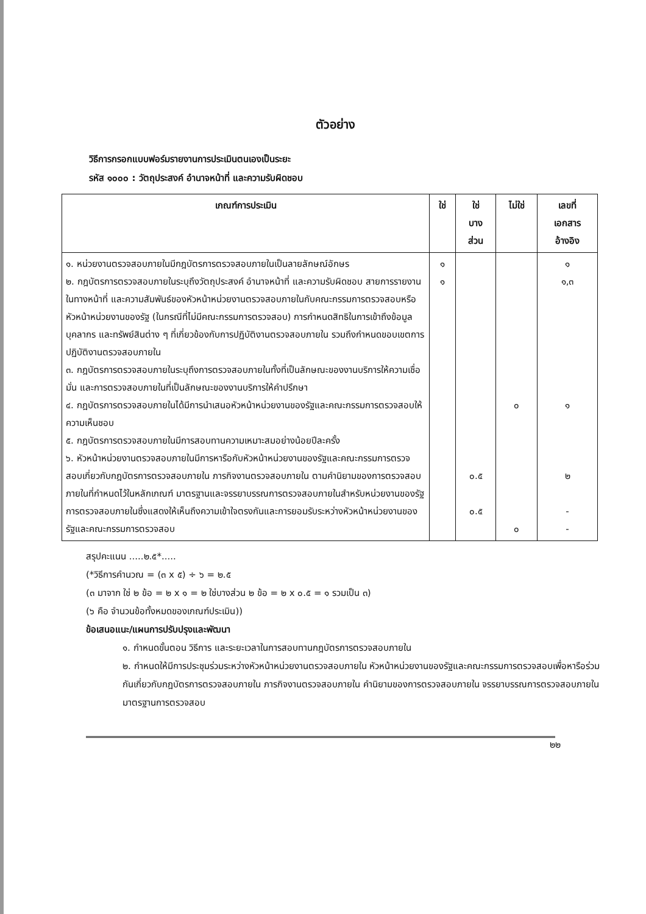ตัวอย่าง
วิธีการกรอกแบบฟอร์มรายงานการประเมินตนเองเป็นระยะ
รหัส ๑๐๐๐ : วัตถุประสงค์ อำนาจหน้าที่ และความรับผิดชอบ
| เกณฑ์การประเมิน | ใช่ | ใช่ บาง ส่วน | ไม่ใช่ | เลขที่ เอกสาร อ้างอิง |
| --- | --- | --- | --- | --- |
| ๑. หน่วยงานตรวจสอบภายในมีกฎบัตรการตรวจสอบภายในเป็นลายลักษณ์อักษร ๒. กฎบัตรการตรวจสอบภายในระบุถึงวัตถุประสงค์ อำนาจหน้าที่ และความรับผิดชอบ สายการรายงานในทางหน้าที่ และความสัมพันธ์ของหัวหน้าหน่วยงานตรวจสอบภายในกับคณะกรรมการตรวจสอบหรือหัวหน้าหน่วยงานของรัฐ (ในกรณีที่ไม่มีคณะกรรมการตรวจสอบ) การกำหนดสิทธิในการเข้าถึงข้อมูล บุคลากร และทรัพย์สินต่าง ๆ ที่เกี่ยวข้องกับการปฏิบัติงานตรวจสอบภายใน รวมถึงกำหนดขอบเขตการปฏิบัติงานตรวจสอบภายใน ๓. กฎบัตรการตรวจสอบภายในระบุถึงการตรวจสอบภายในทั้งที่เป็นลักษณะของงานบริการให้ความเชื่อมั่น และการตรวจสอบภายในที่เป็นลักษณะของงานบริการให้คำปรึกษา ๔. กฎบัตรการตรวจสอบภายในได้มีการนำเสนอหัวหน้าหน่วยงานของรัฐและคณะกรรมการตรวจสอบให้ความเห็นชอบ ๕. กฎบัตรการตรวจสอบภายในมีการสอบทานความเหมาะสมอย่างน้อยปีละครั้ง ๖. หัวหน้าหน่วยงานตรวจสอบภายในมีการหารือกับหัวหน้าหน่วยงานของรัฐและคณะกรรมการตรวจสอบเกี่ยวกับกฎบัตรการตรวจสอบภายใน ภารกิจงานตรวจสอบภายใน ตามคำนิยามของการตรวจสอบภายในที่กำหนดไว้ในหลักเกณฑ์ มาตรฐานและจรรยาบรรณการตรวจสอบภายในสำหรับหน่วยงานของรัฐการตรวจสอบภายในซึ่งแสดงให้เห็นถึงความเข้าใจตรงกันและการยอมรับระหว่างหัวหน้าหน่วยงานของรัฐและคณะกรรมการตรวจสอบ | ๑ ๑ | ๐.๕ ๐.๕ | ๐ ๐ | ๑ ๑,๓ ๑ ๒ - - |
สรุปคะแนน .....๒.๕*.....
(*วิธีการคำนวณ = (๓ x ๕) ÷ ๖ = ๒.๕
(๓ มาจาก ใช่ ๒ ข้อ = ๒ x ๑ = ๒ ใช่บางส่วน ๒ ข้อ = ๒ x ๐.๕ = ๑ รวมเป็น ๓)
(๖ คือ จำนวนข้อทั้งหมดของเกณฑ์ประเมิน))
ข้อเสนอแนะ/แผนการปรับปรุงและพัฒนา
๑. กำหนดขั้นตอน วิธีการ และระยะเวลาในการสอบทานกฎบัตรการตรวจสอบภายใน
๒. กำหนดให้มีการประชุมร่วมระหว่างหัวหน้าหน่วยงานตรวจสอบภายใน หัวหน้าหน่วยงานของรัฐและคณะกรรมการตรวจสอบเพื่อหารือร่วมกันเกี่ยวกับกฎบัตรการตรวจสอบภายใน ภารกิจงานตรวจสอบภายใน คำนิยามของการตรวจสอบภายใน จรรยาบรรณการตรวจสอบภายใน มาตรฐานการตรวจสอบ
๒๒